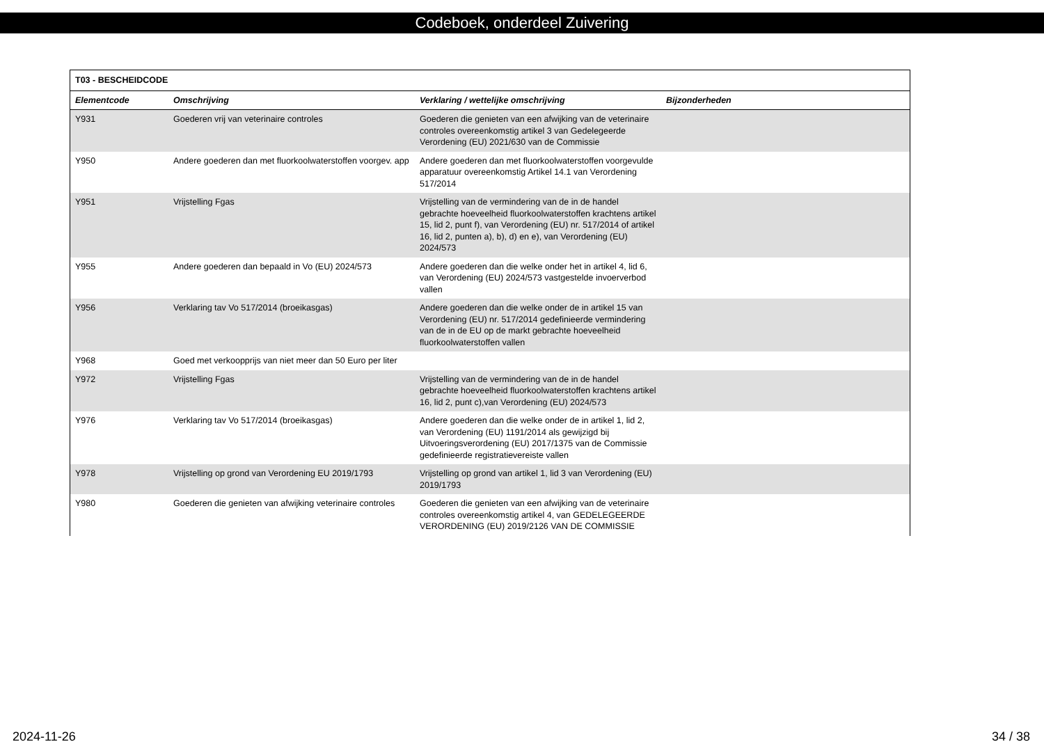Codeboek, onderdeel Zuivering
| T03 - BESCHEIDCODE | | | |
| --- | --- | --- | --- |
| Elementcode | Omschrijving | Verklaring / wettelijke omschrijving | Bijzonderheden |
| Y931 | Goederen vrij van veterinaire controles | Goederen die genieten van een afwijking van de veterinaire controles overeenkomstig artikel 3 van Gedelegeerde Verordening (EU) 2021/630 van de Commissie | |
| Y950 | Andere goederen dan met fluorkoolwaterstoffen voorgev. app | Andere goederen dan met fluorkoolwaterstoffen voorgevulde apparatuur overeenkomstig Artikel 14.1 van Verordening 517/2014 | |
| Y951 | Vrijstelling Fgas | Vrijstelling van de vermindering van de in de handel gebrachte hoeveelheid fluorkoolwaterstoffen krachtens artikel 15, lid 2, punt f), van Verordening (EU) nr. 517/2014 of artikel 16, lid 2, punten a), b), d) en e), van Verordening (EU) 2024/573 | |
| Y955 | Andere goederen dan bepaald in Vo (EU) 2024/573 | Andere goederen dan die welke onder het in artikel 4, lid 6, van Verordening (EU) 2024/573 vastgestelde invoerverbod vallen | |
| Y956 | Verklaring tav Vo 517/2014 (broeikasgas) | Andere goederen dan die welke onder de in artikel 15 van Verordening (EU) nr. 517/2014 gedefinieerde vermindering van de in de EU op de markt gebrachte hoeveelheid fluorkoolwaterstoffen vallen | |
| Y968 | Goed met verkoopprijs van niet meer dan 50 Euro per liter | | |
| Y972 | Vrijstelling Fgas | Vrijstelling van de vermindering van de in de handel gebrachte hoeveelheid fluorkoolwaterstoffen krachtens artikel 16, lid 2, punt c),van Verordening (EU) 2024/573 | |
| Y976 | Verklaring tav Vo 517/2014 (broeikasgas) | Andere goederen dan die welke onder de in artikel 1, lid 2, van Verordening (EU) 1191/2014 als gewijzigd bij Uitvoeringsverordening (EU) 2017/1375 van de Commissie gedefinieerde registratievereiste vallen | |
| Y978 | Vrijstelling op grond van Verordening EU 2019/1793 | Vrijstelling op grond van artikel 1, lid 3 van Verordening (EU) 2019/1793 | |
| Y980 | Goederen die genieten van afwijking veterinaire controles | Goederen die genieten van een afwijking van de veterinaire controles overeenkomstig artikel 4, van GEDELEGEERDE VERORDENING (EU) 2019/2126 VAN DE COMMISSIE | |
2024-11-26 34 / 38